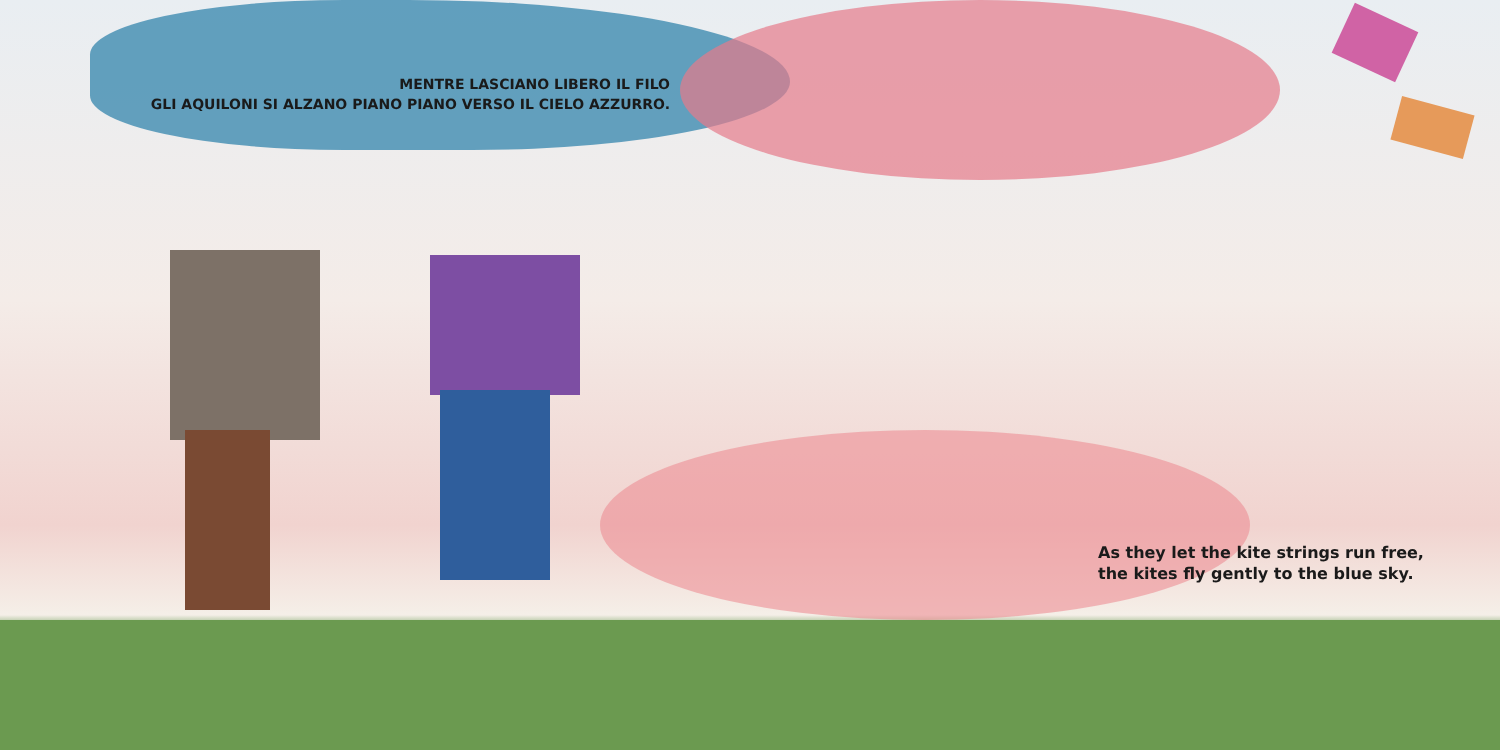MENTRE LASCIANO LIBERO IL FILO
GLI AQUILONI SI ALZANO PIANO PIANO VERSO IL CIELO AZZURRO.
As they let the kite strings run free,
the kites fly gently to the blue sky.